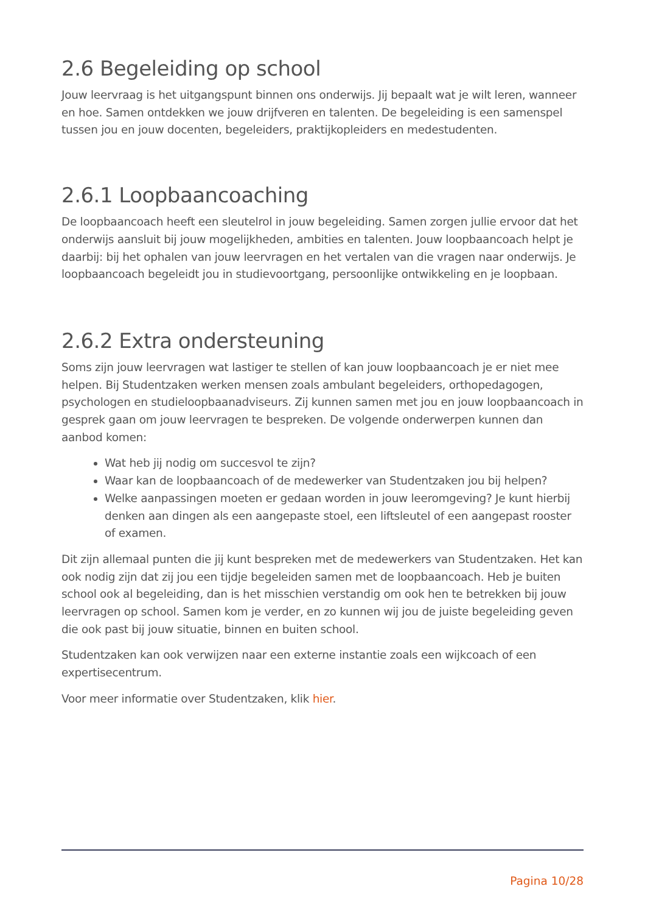2.6 Begeleiding op school
Jouw leervraag is het uitgangspunt binnen ons onderwijs. Jij bepaalt wat je wilt leren, wanneer en hoe. Samen ontdekken we jouw drijfveren en talenten. De begeleiding is een samenspel tussen jou en jouw docenten, begeleiders, praktijkopleiders en medestudenten.
2.6.1 Loopbaancoaching
De loopbaancoach heeft een sleutelrol in jouw begeleiding. Samen zorgen jullie ervoor dat het onderwijs aansluit bij jouw mogelijkheden, ambities en talenten. Jouw loopbaancoach helpt je daarbij: bij het ophalen van jouw leervragen en het vertalen van die vragen naar onderwijs. Je loopbaancoach begeleidt jou in studievoortgang, persoonlijke ontwikkeling en je loopbaan.
2.6.2 Extra ondersteuning
Soms zijn jouw leervragen wat lastiger te stellen of kan jouw loopbaancoach je er niet mee helpen. Bij Studentzaken werken mensen zoals ambulant begeleiders, orthopedagogen, psychologen en studieloopbaanadviseurs. Zij kunnen samen met jou en jouw loopbaancoach in gesprek gaan om jouw leervragen te bespreken. De volgende onderwerpen kunnen dan aanbod komen:
Wat heb jij nodig om succesvol te zijn?
Waar kan de loopbaancoach of de medewerker van Studentzaken jou bij helpen?
Welke aanpassingen moeten er gedaan worden in jouw leeromgeving? Je kunt hierbij denken aan dingen als een aangepaste stoel, een liftsleutel of een aangepast rooster of examen.
Dit zijn allemaal punten die jij kunt bespreken met de medewerkers van Studentzaken. Het kan ook nodig zijn dat zij jou een tijdje begeleiden samen met de loopbaancoach. Heb je buiten school ook al begeleiding, dan is het misschien verstandig om ook hen te betrekken bij jouw leervragen op school. Samen kom je verder, en zo kunnen wij jou de juiste begeleiding geven die ook past bij jouw situatie, binnen en buiten school.
Studentzaken kan ook verwijzen naar een externe instantie zoals een wijkcoach of een expertisecentrum.
Voor meer informatie over Studentzaken, klik hier.
Pagina 10/28